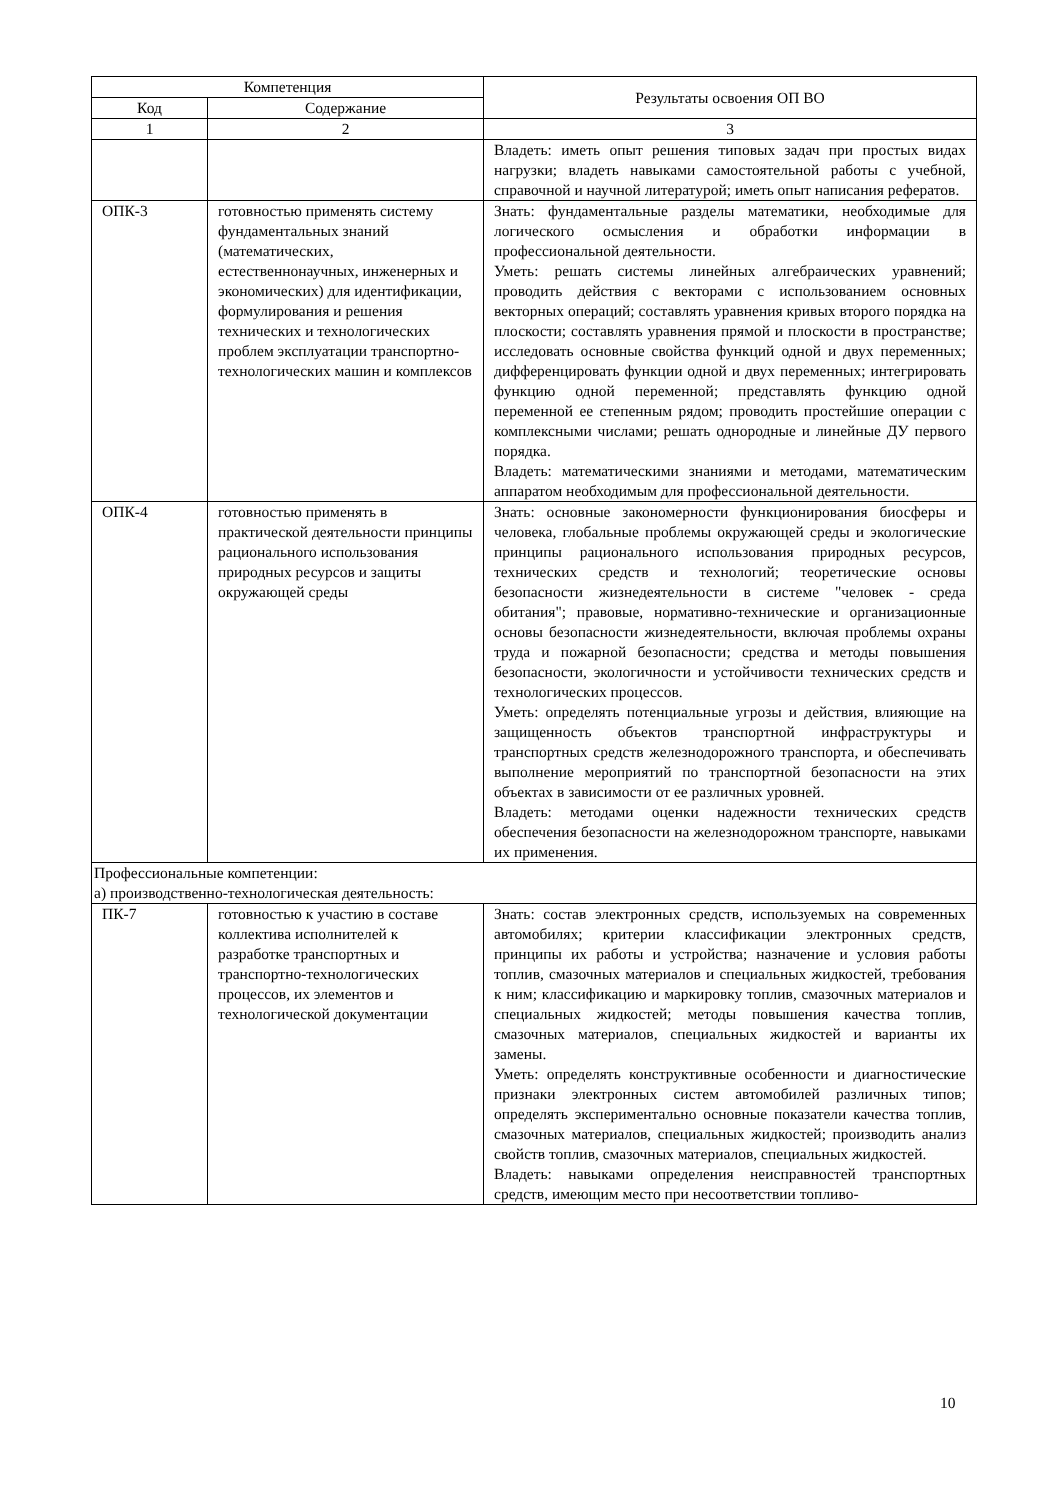| Компетенция | | Результаты освоения ОП ВО |
| --- | --- | --- |
| Код | Содержание | |
| 1 | 2 | 3 |
| | | Владеть: иметь опыт решения типовых задач при простых видах нагрузки; владеть навыками самостоятельной работы с учебной, справочной и научной литературой; иметь опыт написания рефератов. |
| ОПК-3 | готовностью применять систему фундаментальных знаний (математических, естественнонаучных, инженерных и экономических) для идентификации, формулирования и решения технических и технологических проблем эксплуатации транспортно-технологических машин и комплексов | Знать: фундаментальные разделы математики, необходимые для логического осмысления и обработки информации в профессиональной деятельности. Уметь: решать системы линейных алгебраических уравнений; проводить действия с векторами с использованием основных векторных операций; составлять уравнения кривых второго порядка на плоскости; составлять уравнения прямой и плоскости в пространстве; исследовать основные свойства функций одной и двух переменных; дифференцировать функции одной и двух переменных; интегрировать функцию одной переменной; представлять функцию одной переменной ее степенным рядом; проводить простейшие операции с комплексными числами; решать однородные и линейные ДУ первого порядка. Владеть: математическими знаниями и методами, математическим аппаратом необходимым для профессиональной деятельности. |
| ОПК-4 | готовностью применять в практической деятельности принципы рационального использования природных ресурсов и защиты окружающей среды | Знать: основные закономерности функционирования биосферы и человека, глобальные проблемы окружающей среды и экологические принципы рационального использования природных ресурсов, технических средств и технологий; теоретические основы безопасности жизнедеятельности в системе "человек - среда обитания"; правовые, нормативно-технические и организационные основы безопасности жизнедеятельности, включая проблемы охраны труда и пожарной безопасности; средства и методы повышения безопасности, экологичности и устойчивости технических средств и технологических процессов. Уметь: определять потенциальные угрозы и действия, влияющие на защищенность объектов транспортной инфраструктуры и транспортных средств железнодорожного транспорта, и обеспечивать выполнение мероприятий по транспортной безопасности на этих объектах в зависимости от ее различных уровней. Владеть: методами оценки надежности технических средств обеспечения безопасности на железнодорожном транспорте, навыками их применения. |
| Профессиональные компетенции: а) производственно-технологическая деятельность: | | |
| ПК-7 | готовностью к участию в составе коллектива исполнителей к разработке транспортных и транспортно-технологических процессов, их элементов и технологической документации | Знать: состав электронных средств, используемых на современных автомобилях; критерии классификации электронных средств, принципы их работы и устройства; назначение и условия работы топлив, смазочных материалов и специальных жидкостей, требования к ним; классификацию и маркировку топлив, смазочных материалов и специальных жидкостей; методы повышения качества топлив, смазочных материалов, специальных жидкостей и варианты их замены. Уметь: определять конструктивные особенности и диагностические признаки электронных систем автомобилей различных типов; определять экспериментально основные показатели качества топлив, смазочных материалов, специальных жидкостей; производить анализ свойств топлив, смазочных материалов, специальных жидкостей. Владеть: навыками определения неисправностей транспортных средств, имеющим место при несоответствии топливо- |
10